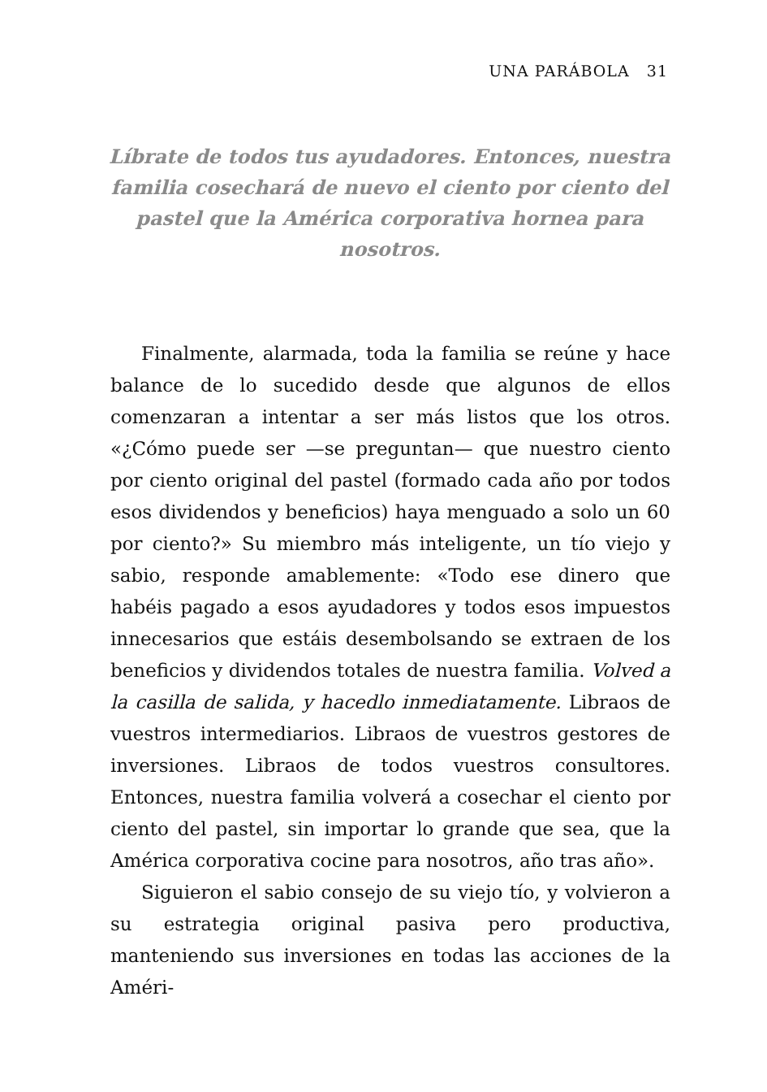UNA PARÁBOLA 31
Líbrate de todos tus ayudadores. Entonces, nuestra familia cosechará de nuevo el ciento por ciento del pastel que la América corporativa hornea para nosotros.
Finalmente, alarmada, toda la familia se reúne y hace balance de lo sucedido desde que algunos de ellos comenzaran a intentar a ser más listos que los otros. «¿Cómo puede ser —se preguntan— que nuestro ciento por ciento original del pastel (formado cada año por todos esos dividendos y beneficios) haya menguado a solo un 60 por ciento?» Su miembro más inteligente, un tío viejo y sabio, responde amablemente: «Todo ese dinero que habéis pagado a esos ayudadores y todos esos impuestos innecesarios que estáis desembolsando se extraen de los beneficios y dividendos totales de nuestra familia. Volved a la casilla de salida, y hacedlo inmediatamente. Libraos de vuestros intermediarios. Libraos de vuestros gestores de inversiones. Libraos de todos vuestros consultores. Entonces, nuestra familia volverá a cosechar el ciento por ciento del pastel, sin importar lo grande que sea, que la América corporativa cocine para nosotros, año tras año».
Siguieron el sabio consejo de su viejo tío, y volvieron a su estrategia original pasiva pero productiva, manteniendo sus inversiones en todas las acciones de la Améri-